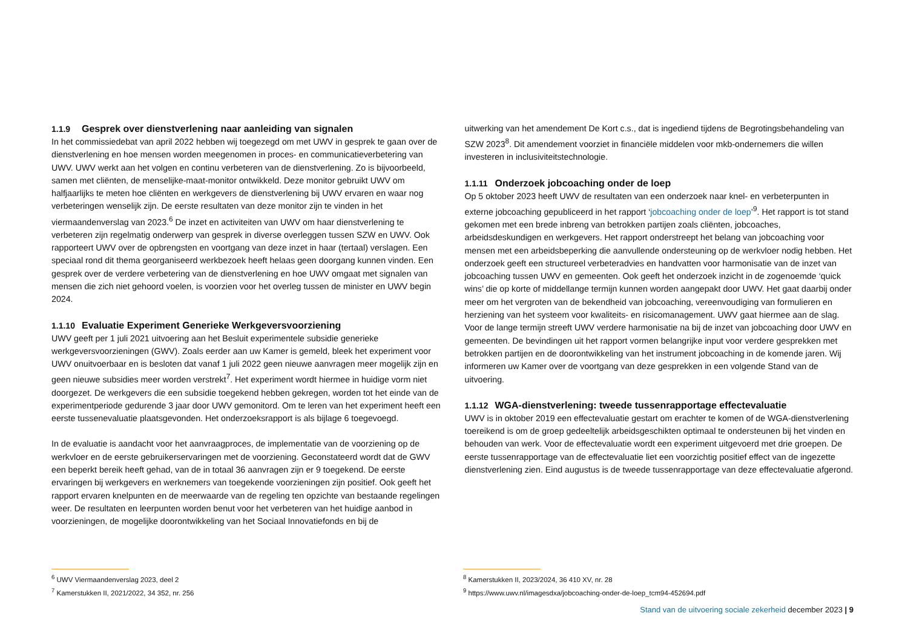1.1.9 Gesprek over dienstverlening naar aanleiding van signalen
In het commissiedebat van april 2022 hebben wij toegezegd om met UWV in gesprek te gaan over de dienstverlening en hoe mensen worden meegenomen in proces- en communicatieverbetering van UWV. UWV werkt aan het volgen en continu verbeteren van de dienstverlening. Zo is bijvoorbeeld, samen met cliënten, de menselijke-maat-monitor ontwikkeld. Deze monitor gebruikt UWV om halfjaarlijks te meten hoe cliënten en werkgevers de dienstverlening bij UWV ervaren en waar nog verbeteringen wenselijk zijn. De eerste resultaten van deze monitor zijn te vinden in het viermaandenverslag van 2023.<sup>6</sup> De inzet en activiteiten van UWV om haar dienstverlening te verbeteren zijn regelmatig onderwerp van gesprek in diverse overleggen tussen SZW en UWV. Ook rapporteert UWV over de opbrengsten en voortgang van deze inzet in haar (tertaal) verslagen. Een speciaal rond dit thema georganiseerd werkbezoek heeft helaas geen doorgang kunnen vinden. Een gesprek over de verdere verbetering van de dienstverlening en hoe UWV omgaat met signalen van mensen die zich niet gehoord voelen, is voorzien voor het overleg tussen de minister en UWV begin 2024.
1.1.10 Evaluatie Experiment Generieke Werkgeversvoorziening
UWV geeft per 1 juli 2021 uitvoering aan het Besluit experimentele subsidie generieke werkgeversvoorzieningen (GWV). Zoals eerder aan uw Kamer is gemeld, bleek het experiment voor UWV onuitvoerbaar en is besloten dat vanaf 1 juli 2022 geen nieuwe aanvragen meer mogelijk zijn en geen nieuwe subsidies meer worden verstrekt<sup>7</sup>. Het experiment wordt hiermee in huidige vorm niet doorgezet. De werkgevers die een subsidie toegekend hebben gekregen, worden tot het einde van de experimentperiode gedurende 3 jaar door UWV gemonitord. Om te leren van het experiment heeft een eerste tussenevaluatie plaatsgevonden. Het onderzoeksrapport is als bijlage 6 toegevoegd.
In de evaluatie is aandacht voor het aanvraagproces, de implementatie van de voorziening op de werkvloer en de eerste gebruikerservaringen met de voorziening. Geconstateerd wordt dat de GWV een beperkt bereik heeft gehad, van de in totaal 36 aanvragen zijn er 9 toegekend. De eerste ervaringen bij werkgevers en werknemers van toegekende voorzieningen zijn positief. Ook geeft het rapport ervaren knelpunten en de meerwaarde van de regeling ten opzichte van bestaande regelingen weer. De resultaten en leerpunten worden benut voor het verbeteren van het huidige aanbod in voorzieningen, de mogelijke doorontwikkeling van het Sociaal Innovatiefonds en bij de
uitwerking van het amendement De Kort c.s., dat is ingediend tijdens de Begrotingsbehandeling van SZW 2023<sup>8</sup>. Dit amendement voorziet in financiële middelen voor mkb-ondernemers die willen investeren in inclusiviteitstechnologie.
1.1.11 Onderzoek jobcoaching onder de loep
Op 5 oktober 2023 heeft UWV de resultaten van een onderzoek naar knel- en verbeterpunten in externe jobcoaching gepubliceerd in het rapport ‘jobcoaching onder de loep’<sup>9</sup>. Het rapport is tot stand gekomen met een brede inbreng van betrokken partijen zoals cliënten, jobcoaches, arbeidsdeskundigen en werkgevers. Het rapport onderstreept het belang van jobcoaching voor mensen met een arbeidsbeperking die aanvullende ondersteuning op de werkvloer nodig hebben. Het onderzoek geeft een structureel verbeteradvies en handvatten voor harmonisatie van de inzet van jobcoaching tussen UWV en gemeenten. Ook geeft het onderzoek inzicht in de zogenoemde ‘quick wins’ die op korte of middellange termijn kunnen worden aangepakt door UWV. Het gaat daarbij onder meer om het vergroten van de bekendheid van jobcoaching, vereenvoudiging van formulieren en herziening van het systeem voor kwaliteits- en risicomanagement. UWV gaat hiermee aan de slag. Voor de lange termijn streeft UWV verdere harmonisatie na bij de inzet van jobcoaching door UWV en gemeenten. De bevindingen uit het rapport vormen belangrijke input voor verdere gesprekken met betrokken partijen en de doorontwikkeling van het instrument jobcoaching in de komende jaren. Wij informeren uw Kamer over de voortgang van deze gesprekken in een volgende Stand van de uitvoering.
1.1.12 WGA-dienstverlening: tweede tussenrapportage effectevaluatie
UWV is in oktober 2019 een effectevaluatie gestart om erachter te komen of de WGA-dienstverlening toereikend is om de groep gedeeltelijk arbeidsgeschikten optimaal te ondersteunen bij het vinden en behouden van werk. Voor de effectevaluatie wordt een experiment uitgevoerd met drie groepen. De eerste tussenrapportage van de effectevaluatie liet een voorzichtig positief effect van de ingezette dienstverlening zien. Eind augustus is de tweede tussenrapportage van deze effectevaluatie afgerond.
<sup>6</sup> UWV Viermaandenverslag 2023, deel 2
<sup>7</sup> Kamerstukken II, 2021/2022, 34 352, nr. 256
<sup>8</sup> Kamerstukken II, 2023/2024, 36 410 XV, nr. 28
<sup>9</sup> https://www.uwv.nl/imagesdxa/jobcoaching-onder-de-loep_tcm94-452694.pdf
Stand van de uitvoering sociale zekerheid december 2023 | 9